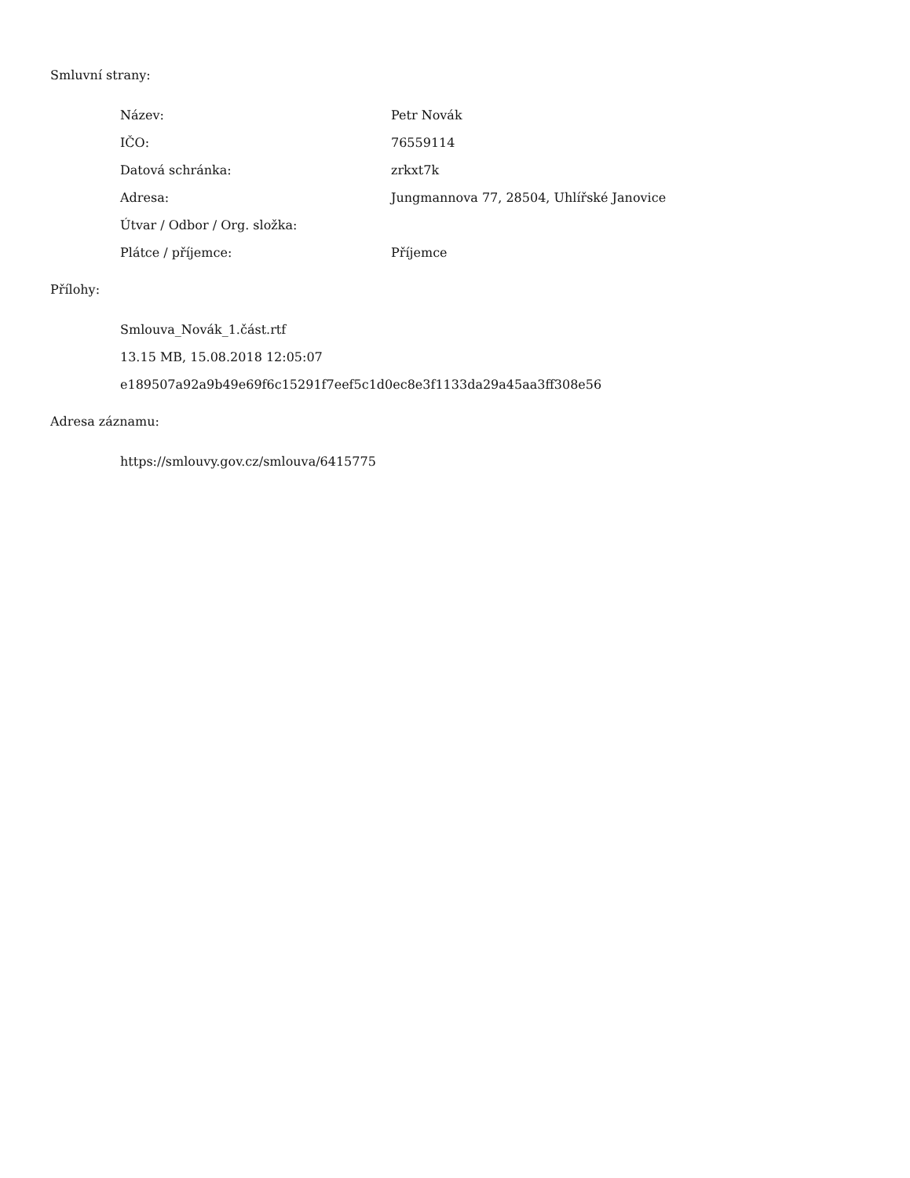Smluvní strany:
| Název: | Petr Novák |
| IČO: | 76559114 |
| Datová schránka: | zrkxt7k |
| Adresa: | Jungmannova 77, 28504, Uhlířské Janovice |
| Útvar / Odbor / Org. složka: | |
| Plátce / příjemce: | Příjemce |
Přílohy:
Smlouva_Novák_1.část.rtf
13.15 MB, 15.08.2018 12:05:07
e189507a92a9b49e69f6c15291f7eef5c1d0ec8e3f1133da29a45aa3ff308e56
Adresa záznamu:
https://smlouvy.gov.cz/smlouva/6415775